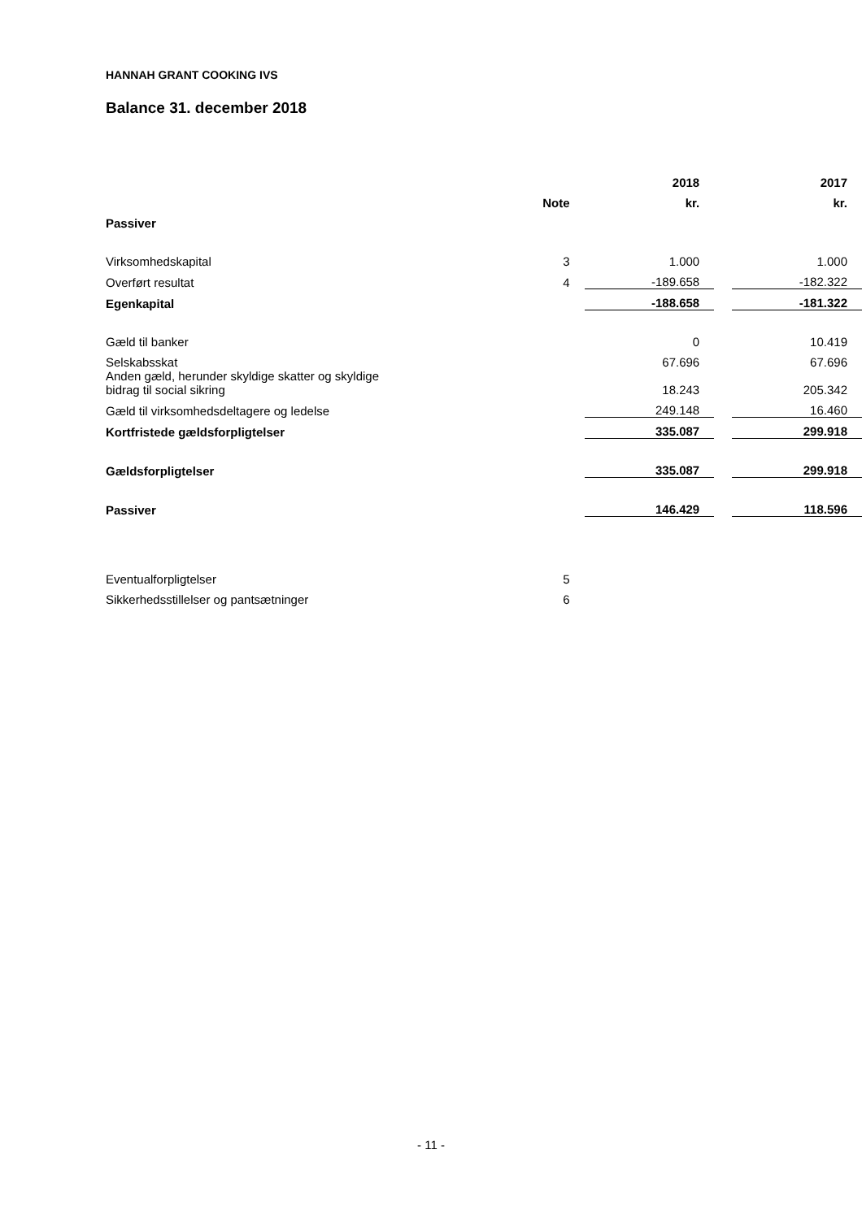HANNAH GRANT COOKING IVS
Balance 31. december 2018
| | | 2018 | | 2017 |
| | Note | kr. | | kr. |
| Passiver | | | | |
| Virksomhedskapital | 3 | 1.000 | | 1.000 |
| Overført resultat | 4 | -189.658 | | -182.322 |
| Egenkapital | | -188.658 | | -181.322 |
| Gæld til banker | | 0 | | 10.419 |
| Selskabsskat | | 67.696 | | 67.696 |
| Anden gæld, herunder skyldige skatter og skyldige bidrag til social sikring | | 18.243 | | 205.342 |
| Gæld til virksomhedsdeltagere og ledelse | | 249.148 | | 16.460 |
| Kortfristede gældsforpligtelser | | 335.087 | | 299.918 |
| Gældsforpligtelser | | 335.087 | | 299.918 |
| Passiver | | 146.429 | | 118.596 |
| Eventualforpligtelser | 5 | | | |
| Sikkerhedsstillelser og pantsætninger | 6 | | | |
- 11 -